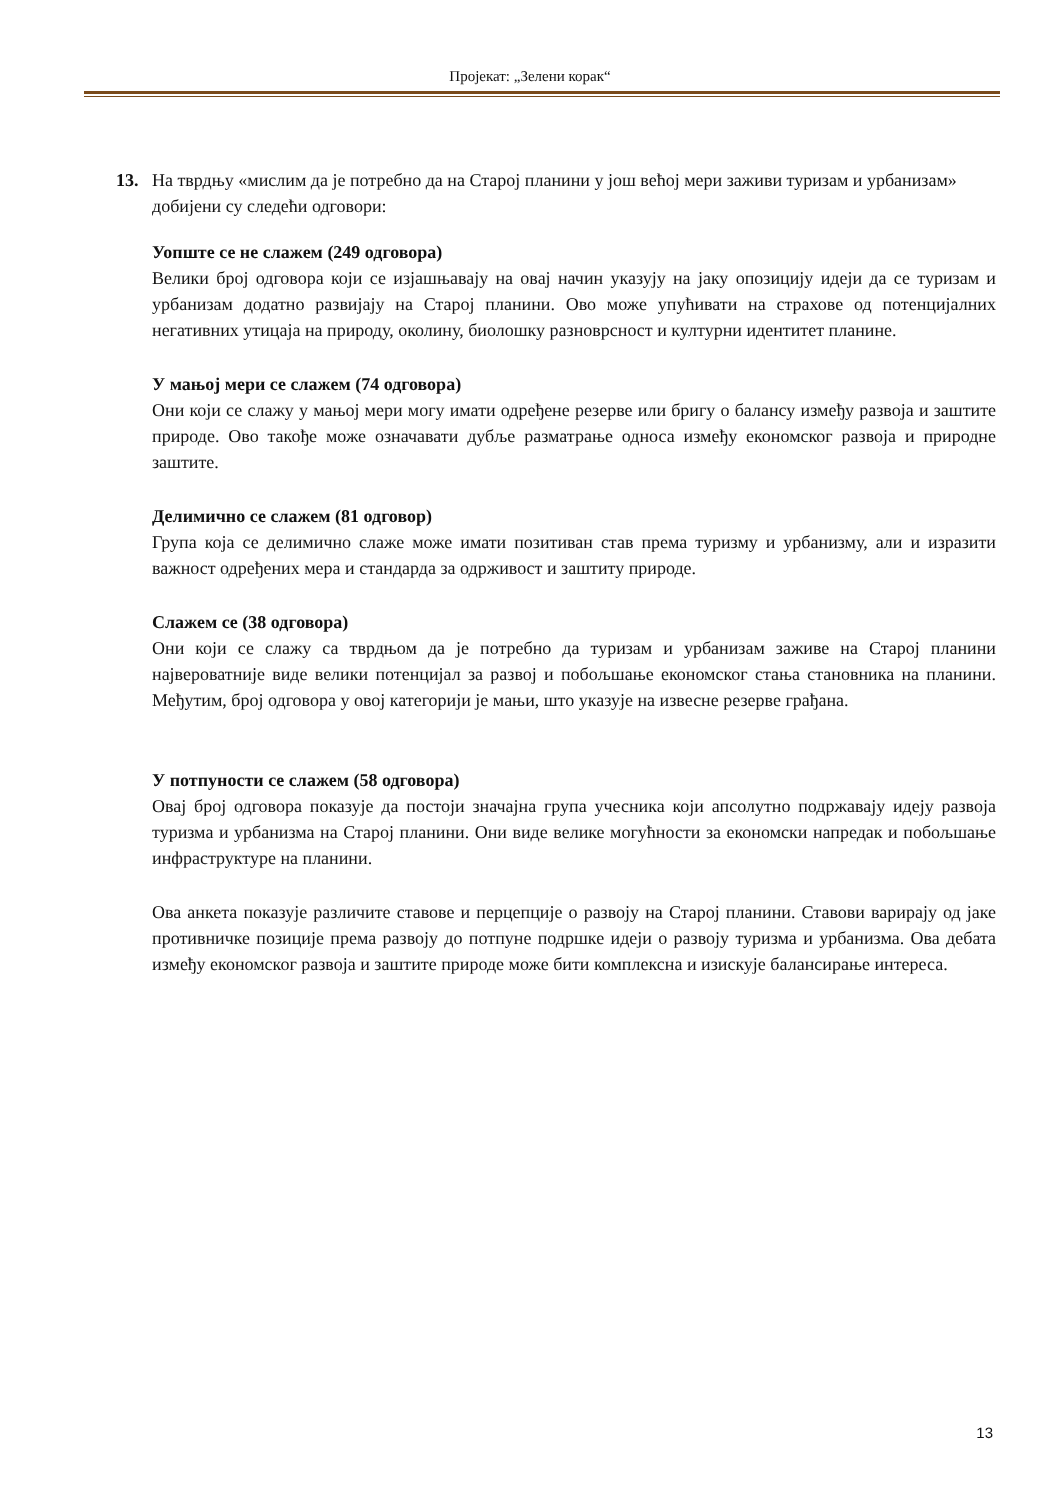Пројекат: „Зелени корак“
13. На тврдњу «мислим да је потребно да на Старој планини у још већој мери заживи туризам и урбанизам» добијени су следећи одговори:
Уопште се не слажем (249 одговора)
Велики број одговора који се изјашњавају на овај начин указују на јаку опозицију идеји да се туризам и урбанизам додатно развијају на Старој планини. Ово може упућивати на страхове од потенцијалних негативних утицаја на природу, околину, биолошку разноврсност и културни идентитет планине.
У мањој мери се слажем (74 одговора)
Они који се слажу у мањој мери могу имати одређене резерве или бригу о балансу између развоја и заштите природе. Ово такође може означавати дубље разматрање односа између економског развоја и природне заштите.
Делимично се слажем (81 одговор)
Група која се делимично слаже може имати позитиван став према туризму и урбанизму, али и изразити важност одређених мера и стандарда за одрживост и заштиту природе.
Слажем се (38 одговора)
Они који се слажу са тврдњом да је потребно да туризам и урбанизам заживе на Старој планини највероватније виде велики потенцијал за развој и побољшање економског стања становника на планини. Међутим, број одговора у овој категорији је мањи, што указује на извесне резерве грађана.
У потпуности се слажем (58 одговора)
Овај број одговора показује да постоји значајна група учесника који апсолутно подржавају идеју развоја туризма и урбанизма на Старој планини. Они виде велике могућности за економски напредак и побољшање инфраструктуре на планини.
Ова анкета показује различите ставове и перцепције о развоју на Старој планини. Ставови варирају од јаке противничке позиције према развоју до потпуне подршке идеји о развоју туризма и урбанизма. Ова дебата између економског развоја и заштите природе може бити комплексна и изискује балансирање интереса.
13